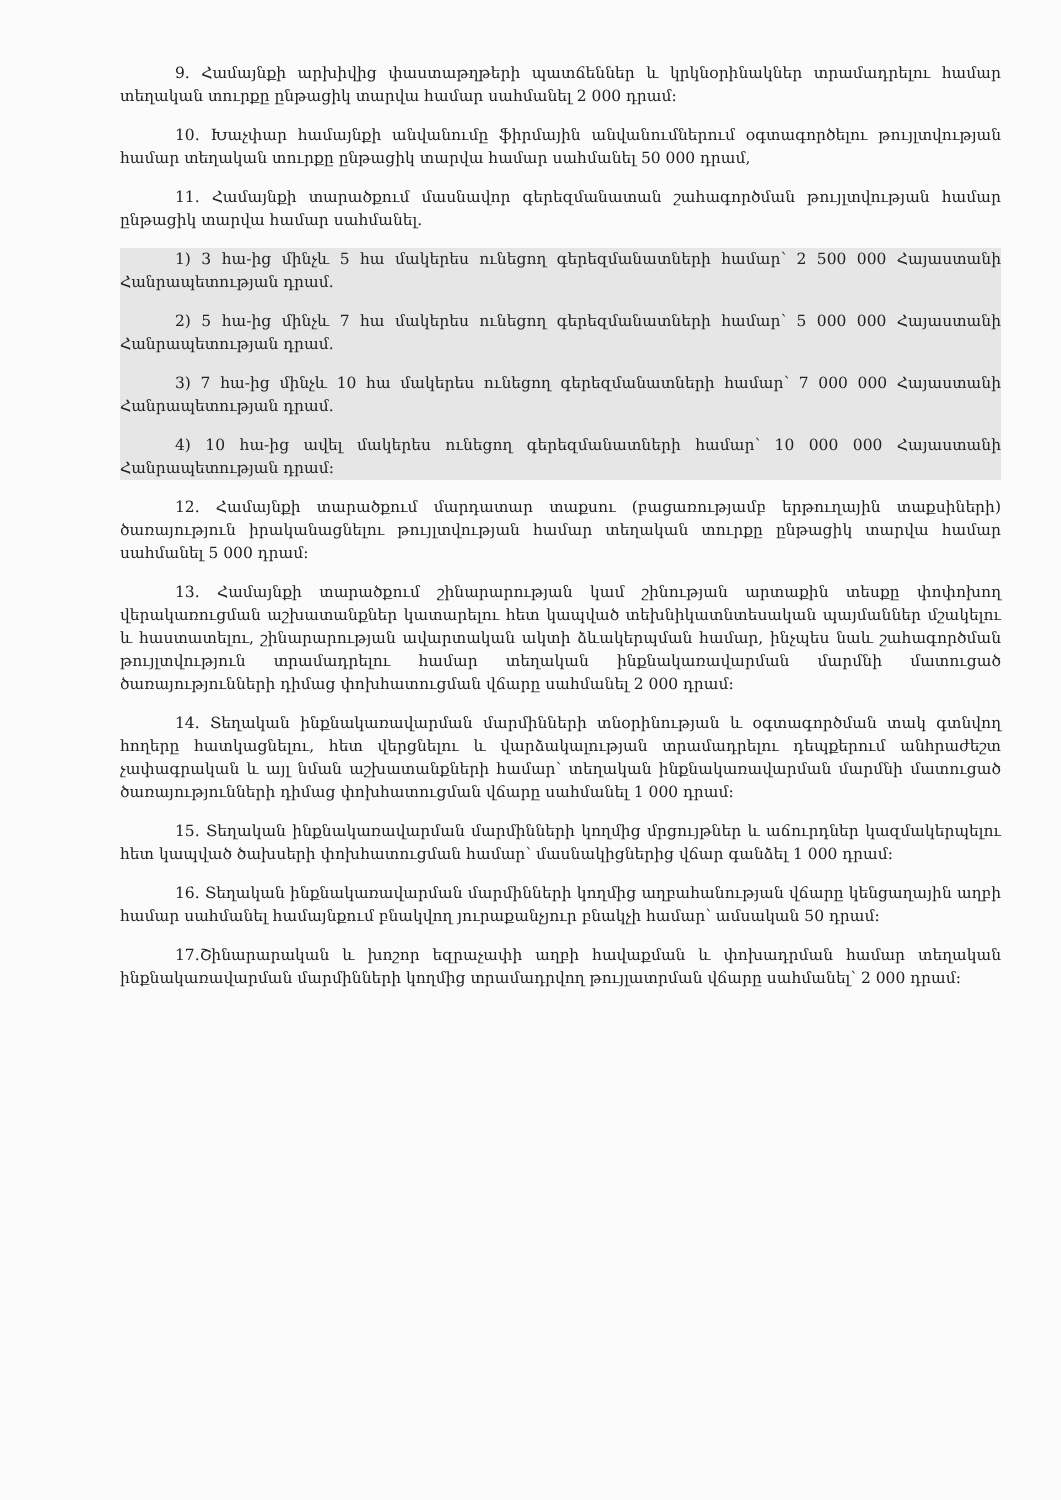9. Համայնքի արխիվից փաստաթղթերի պատճեններ և կրկնօրինակներ տրամադրելու համար տեղական տուրքը ընթացիկ տարվա համար սահմանել 2 000 դրամ:
10. Խաչփար համայնքի անվանումը ֆիրմային անվանումներում օգտագործելու թույլտվության համար տեղական տուրքը ընթացիկ տարվա համար սահմանել 50 000 դրամ,
11. Համայնքի տարածքում մասնավոր գերեզմանատան շահագործման թույլտվության համար ընթացիկ տարվա համար սահմանել.
1) 3 հա-ից մինչև 5 հա մակերես ունեցող գերեզմանատների համար՝ 2 500 000 Հայաստանի Հանրապետության դրամ.
2) 5 հա-ից մինչև 7 հա մակերես ունեցող գերեզմանատների համար՝ 5 000 000 Հայաստանի Հանրապետության դրամ.
3) 7 հա-ից մինչև 10 հա մակերես ունեցող գերեզմանատների համար՝ 7 000 000 Հայաստանի Հանրապետության դրամ.
4) 10 հա-ից ավել մակերես ունեցող գերեզմանատների համար՝ 10 000 000 Հայաստանի Հանրապետության դրամ:
12. Համայնքի տարածքում մարդատար տաքսու (բացառությամբ երթուղային տաքսիների) ծառայություն իրականացնելու թույլտվության համար տեղական տուրքը ընթացիկ տարվա համար սահմանել 5 000 դրամ:
13. Համայնքի տարածքում շինարարության կամ շինության արտաքին տեսքը փոփոխող վերակառուցման աշխատանքներ կատարելու հետ կապված տեխնիկատնտեսական պայմաններ մշակելու և հաստատելու, շինարարության ավարտական ակտի ձևակերպման համար, ինչպես նաև շահագործման թույլտվություն տրամադրելու համար տեղական ինքնակառավարման մարմնի մատուցած ծառայությունների դիմաց փոխհատուցման վճարը սահմանել 2 000 դրամ:
14. Տեղական ինքնակառավարման մարմինների տնօրինության և օգտագործման տակ գտնվող հողերը հատկացնելու, հետ վերցնելու և վարձակալության տրամադրելու դեպքերում անհրաժեշտ չափագրական և այլ նման աշխատանքների համար՝ տեղական ինքնակառավարման մարմնի մատուցած ծառայությունների դիմաց փոխհատուցման վճարը սահմանել 1 000 դրամ:
15. Տեղական ինքնակառավարման մարմինների կողմից մրցույթներ և աճուրդներ կազմակերպելու հետ կապված ծախսերի փոխհատուցման համար՝ մասնակիցներից վճար գանձել 1 000 դրամ:
16. Տեղական ինքնակառավարման մարմինների կողմից աղբահանության վճարը կենցաղային աղբի համար սահմանել համայնքում բնակվող յուրաքանչյուր բնակչի համար՝ ամսական 50 դրամ:
17.Շինարարական և խոշոր եզրաչափի աղբի հավաքման և փոխադրման համար տեղական ինքնակառավարման մարմինների կողմից տրամադրվող թույլատրման վճարը սահմանել՝ 2 000 դրամ: